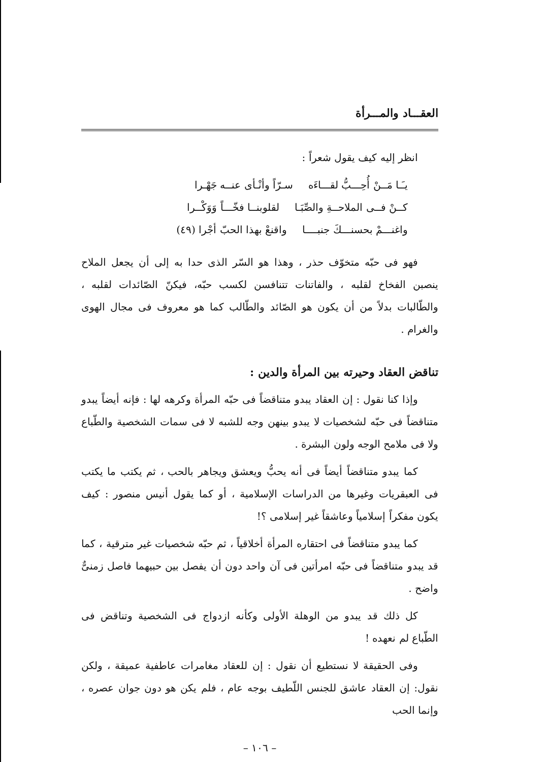العقـــاد والمـــرأة
انظر إليه كيف يقول شعراً :
يـَـا مَــنْ أُحِـــبُّ لقـــاءَه سـرّاً وأنْـأى عنــه جَهْـرا
كــنْ فــى الملاحــةِ والصِّبَـا لقلوبنــا فخّـــاً وَوَكْــرا
واغنـــمْ بحسنـــكَ جنبــــا واقنعْ بهذا الحبّ أجْرا (٤٩)
فهو فى حبّه متخوّف حذر ، وهذا هو السّر الذى حدا به إلى أن يجعل الملاح ينصبن الفخاخ لقلبه ، والفاتنات تتنافسن لكسب حبّه، فيكنّ الصّائدات لقلبه ، والطّالبات بدلاً من أن يكون هو الصّائد والطّالب كما هو معروف فى مجال الهوى والغرام .
تناقض العقاد وحيرته بين المرأة والدين :
وإذا كنا نقول : إن العقاد يبدو متناقضاً فى حبّه المرأة وكرهه لها : فإنه أيضاً يبدو متناقضاً فى حبّه لشخصيات لا يبدو بينهن وجه للشبه لا فى سمات الشخصية والطّباع ولا فى ملامح الوجه ولون البشرة .
كما يبدو متناقضاً أيضاً فى أنه يحبُّ ويعشق ويجاهر بالحب ، ثم يكتب ما يكتب فى العبقريات وغيرها من الدراسات الإسلامية ، أو كما يقول أنيس منصور : كيف يكون مفكراً إسلامياً وعاشقاً غير إسلامى ؟!
كما يبدو متناقضاً فى احتقاره المرأة أخلاقياً ، ثم حبّه شخصيات غير مترقية ، كما قد يبدو متناقضاً فى حبّه امرأتين فى آن واحد دون أن يفصل بين حبيهما فاصل زمنىٌّ واضح .
كل ذلك قد يبدو من الوهلة الأولى وكأنه ازدواج فى الشخصية وتناقض فى الطّباع لم نعهده !
وفى الحقيقة لا نستطيع أن نقول : إن للعقاد مغامرات عاطفية عميقة ، ولكن نقول: إن العقاد عاشق للجنس اللّطيف بوجه عام ، فلم يكن هو دون جوان عصره ، وإنما الحب
– ١٠٦ –